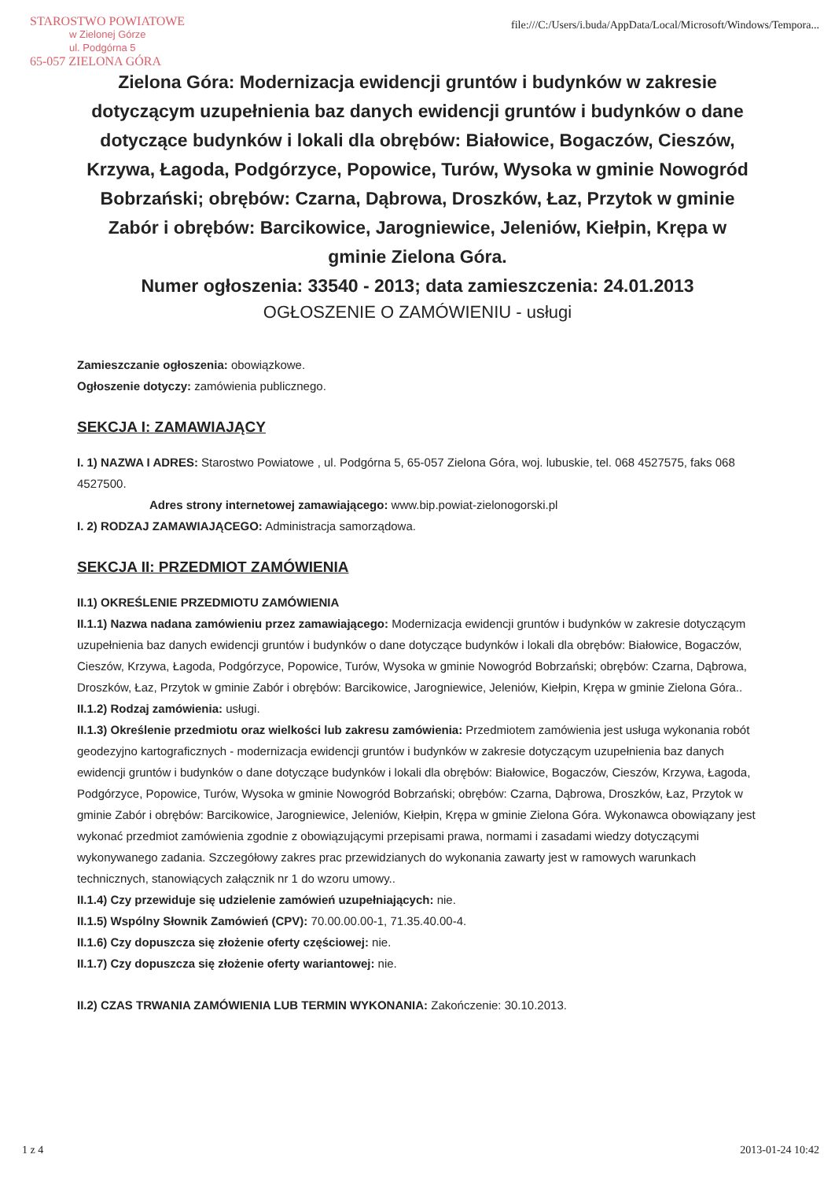STAROSTWO POWIATOWE
w Zielonej Górze
ul. Podgórna 5
65-057 ZIELONA GÓRA
file:///C:/Users/i.buda/AppData/Local/Microsoft/Windows/Tempora...
Zielona Góra: Modernizacja ewidencji gruntów i budynków w zakresie dotyczącym uzupełnienia baz danych ewidencji gruntów i budynków o dane dotyczące budynków i lokali dla obrębów: Białowice, Bogaczów, Cieszów, Krzywa, Łagoda, Podgórzyce, Popowice, Turów, Wysoka w gminie Nowogród Bobrzański; obrębów: Czarna, Dąbrowa, Droszków, Łaz, Przytok w gminie Zabór i obrębów: Barcikowice, Jarogniewice, Jeleniów, Kiełpin, Krępa w gminie Zielona Góra.
Numer ogłoszenia: 33540 - 2013; data zamieszczenia: 24.01.2013
OGŁOSZENIE O ZAMÓWIENIU - usługi
Zamieszczanie ogłoszenia: obowiązkowe.
Ogłoszenie dotyczy: zamówienia publicznego.
SEKCJA I: ZAMAWIAJĄCY
I. 1) NAZWA I ADRES: Starostwo Powiatowe , ul. Podgórna 5, 65-057 Zielona Góra, woj. lubuskie, tel. 068 4527575, faks 068 4527500.
Adres strony internetowej zamawiającego: www.bip.powiat-zielonogorski.pl
I. 2) RODZAJ ZAMAWIAJĄCEGO: Administracja samorządowa.
SEKCJA II: PRZEDMIOT ZAMÓWIENIA
II.1) OKREŚLENIE PRZEDMIOTU ZAMÓWIENIA
II.1.1) Nazwa nadana zamówieniu przez zamawiającego: Modernizacja ewidencji gruntów i budynków w zakresie dotyczącym uzupełnienia baz danych ewidencji gruntów i budynków o dane dotyczące budynków i lokali dla obrębów: Białowice, Bogaczów, Cieszów, Krzywa, Łagoda, Podgórzyce, Popowice, Turów, Wysoka w gminie Nowogród Bobrzański; obrębów: Czarna, Dąbrowa, Droszków, Łaz, Przytok w gminie Zabór i obrębów: Barcikowice, Jarogniewice, Jeleniów, Kiełpin, Krępa w gminie Zielona Góra..
II.1.2) Rodzaj zamówienia: usługi.
II.1.3) Określenie przedmiotu oraz wielkości lub zakresu zamówienia: Przedmiotem zamówienia jest usługa wykonania robót geodezyjno kartograficznych - modernizacja ewidencji gruntów i budynków w zakresie dotyczącym uzupełnienia baz danych ewidencji gruntów i budynków o dane dotyczące budynków i lokali dla obrębów: Białowice, Bogaczów, Cieszów, Krzywa, Łagoda, Podgórzyce, Popowice, Turów, Wysoka w gminie Nowogród Bobrzański; obrębów: Czarna, Dąbrowa, Droszków, Łaz, Przytok w gminie Zabór i obrębów: Barcikowice, Jarogniewice, Jeleniów, Kiełpin, Krępa w gminie Zielona Góra. Wykonawca obowiązany jest wykonać przedmiot zamówienia zgodnie z obowiązującymi przepisami prawa, normami i zasadami wiedzy dotyczącymi wykonywanego zadania. Szczegółowy zakres prac przewidzianych do wykonania zawarty jest w ramowych warunkach technicznych, stanowiących załącznik nr 1 do wzoru umowy..
II.1.4) Czy przewiduje się udzielenie zamówień uzupełniających: nie.
II.1.5) Wspólny Słownik Zamówień (CPV): 70.00.00.00-1, 71.35.40.00-4.
II.1.6) Czy dopuszcza się złożenie oferty częściowej: nie.
II.1.7) Czy dopuszcza się złożenie oferty wariantowej: nie.
II.2) CZAS TRWANIA ZAMÓWIENIA LUB TERMIN WYKONANIA: Zakończenie: 30.10.2013.
1 z 4 2013-01-24 10:42